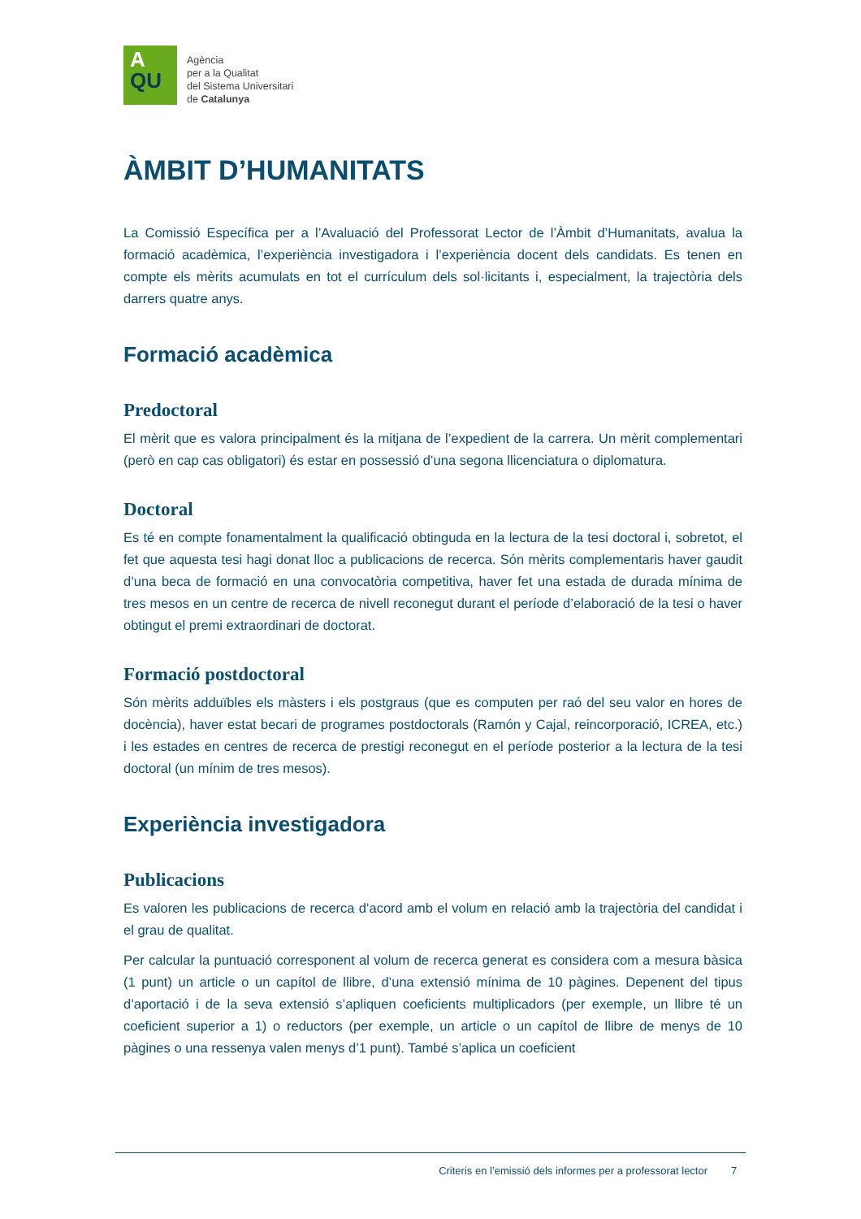A
QU
Agència
per a la Qualitat
del Sistema Universitari
de Catalunya
ÀMBIT D’HUMANITATS
La Comissió Específica per a l’Avaluació del Professorat Lector de l’Àmbit d’Humanitats, avalua la formació acadèmica, l’experiència investigadora i l’experiència docent dels candidats. Es tenen en compte els mèrits acumulats en tot el currículum dels sol·licitants i, especialment, la trajectòria dels darrers quatre anys.
Formació acadèmica
Predoctoral
El mèrit que es valora principalment és la mitjana de l’expedient de la carrera. Un mèrit complementari (però en cap cas obligatori) és estar en possessió d’una segona llicenciatura o diplomatura.
Doctoral
Es té en compte fonamentalment la qualificació obtinguda en la lectura de la tesi doctoral i, sobretot, el fet que aquesta tesi hagi donat lloc a publicacions de recerca. Són mèrits complementaris haver gaudit d’una beca de formació en una convocatòria competitiva, haver fet una estada de durada mínima de tres mesos en un centre de recerca de nivell reconegut durant el període d’elaboració de la tesi o haver obtingut el premi extraordinari de doctorat.
Formació postdoctoral
Són mèrits adduïbles els màsters i els postgraus (que es computen per raó del seu valor en hores de docència), haver estat becari de programes postdoctorals (Ramón y Cajal, reincorporació, ICREA, etc.) i les estades en centres de recerca de prestigi reconegut en el període posterior a la lectura de la tesi doctoral (un mínim de tres mesos).
Experiència investigadora
Publicacions
Es valoren les publicacions de recerca d’acord amb el volum en relació amb la trajectòria del candidat i el grau de qualitat.
Per calcular la puntuació corresponent al volum de recerca generat es considera com a mesura bàsica (1 punt) un article o un capítol de llibre, d’una extensió mínima de 10 pàgines. Depenent del tipus d’aportació i de la seva extensió s’apliquen coeficients multiplicadors (per exemple, un llibre té un coeficient superior a 1) o reductors (per exemple, un article o un capítol de llibre de menys de 10 pàgines o una ressenya valen menys d’1 punt). També s’aplica un coeficient
Criteris en l’emissió dels informes per a professorat lector 7